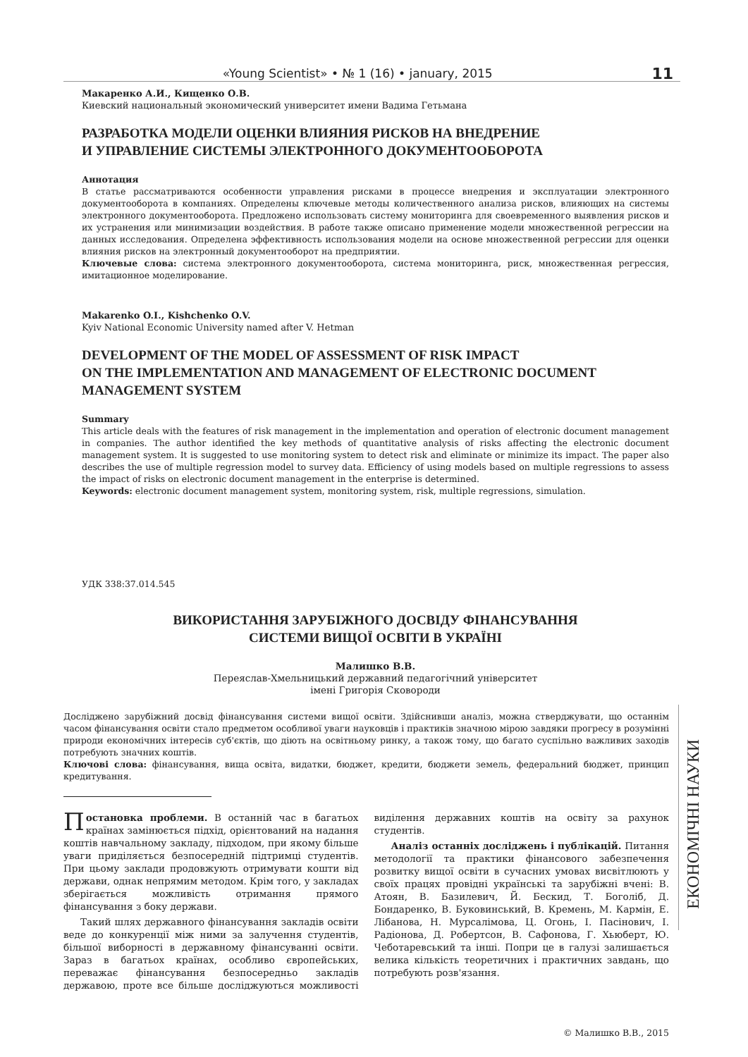«Young Scientist» • № 1 (16) • january, 2015 11
Макаренко А.И., Кищенко О.В.
Киевский национальный экономический университет имени Вадима Гетьмана
РАЗРАБОТКА МОДЕЛИ ОЦЕНКИ ВЛИЯНИЯ РИСКОВ НА ВНЕДРЕНИЕ
И УПРАВЛЕНИЕ СИСТЕМЫ ЭЛЕКТРОННОГО ДОКУМЕНТООБОРОТА
Аннотация
В статье рассматриваются особенности управления рисками в процессе внедрения и эксплуатации электронного документооборота в компаниях. Определены ключевые методы количественного анализа рисков, влияющих на системы электронного документооборота. Предложено использовать систему мониторинга для своевременного выявления рисков и их устранения или минимизации воздействия. В работе также описано применение модели множественной регрессии на данных исследования. Определена эффективность использования модели на основе множественной регрессии для оценки влияния рисков на электронный документооборот на предприятии.
Ключевые слова: система электронного документооборота, система мониторинга, риск, множественная регрессия, имитационное моделирование.
Makarenko O.I., Kishchenko O.V.
Kyiv National Economic University named after V. Hetman
DEVELOPMENT OF THE MODEL OF ASSESSMENT OF RISK IMPACT
ON THE IMPLEMENTATION AND MANAGEMENT OF ELECTRONIC DOCUMENT
MANAGEMENT SYSTEM
Summary
This article deals with the features of risk management in the implementation and operation of electronic document management in companies. The author identified the key methods of quantitative analysis of risks affecting the electronic document management system. It is suggested to use monitoring system to detect risk and eliminate or minimize its impact. The paper also describes the use of multiple regression model to survey data. Efficiency of using models based on multiple regressions to assess the impact of risks on electronic document management in the enterprise is determined.
Keywords: electronic document management system, monitoring system, risk, multiple regressions, simulation.
УДК 338:37.014.545
ВИКОРИСТАННЯ ЗАРУБІЖНОГО ДОСВІДУ ФІНАНСУВАННЯ
СИСТЕМИ ВИЩОЇ ОСВІТИ В УКРАЇНІ
Малишко В.В.
Переяслав-Хмельницький державний педагогічний університет
імені Григорія Сковороди
Досліджено зарубіжний досвід фінансування системи вищої освіти. Здійснивши аналіз, можна стверджувати, що останнім часом фінансування освіти стало предметом особливої уваги науковців і практиків значною мірою завдяки прогресу в розумінні природи економічних інтересів суб'єктів, що діють на освітньому ринку, а також тому, що багато суспільно важливих заходів потребують значних коштів.
Ключові слова: фінансування, вища освіта, видатки, бюджет, кредити, бюджети земель, федеральний бюджет, принцип кредитування.
Постановка проблеми. В останній час в багатьох країнах замінюється підхід, орієнтований на надання коштів навчальному закладу, підходом, при якому більше уваги приділяється безпосередній підтримці студентів. При цьому заклади продовжують отримувати кошти від держави, однак непрямим методом. Крім того, у закладах зберігається можливість отримання прямого фінансування з боку держави.
Такий шлях державного фінансування закладів освіти веде до конкуренції між ними за залучення студентів, більшої виборності в державному фінансуванні освіти. Зараз в багатьох країнах, особливо європейських, переважає фінансування безпосередньо закладів державою, проте все більше досліджуються можливості виділення державних коштів на освіту за рахунок студентів.
Аналіз останніх досліджень і публікацій. Питання методології та практики фінансового забезпечення розвитку вищої освіти в сучасних умовах висвітлюють у своїх працях провідні українські та зарубіжні вчені: В. Атоян, В. Базилевич, Й. Бескид, Т. Боголіб, Д. Бондаренко, В. Буковинський, В. Кремень, М. Кармін, Е. Лібанова, Н. Мурсалімова, Ц. Огонь, І. Пасінович, І. Радіонова, Д. Робертсон, В. Сафонова, Г. Хьюберт, Ю. Чеботаревський та інші. Попри це в галузі залишається велика кількість теоретичних і практичних завдань, що потребують розв'язання.
© Малишко В.В., 2015
ЕКОНОМІЧНІ НАУКИ